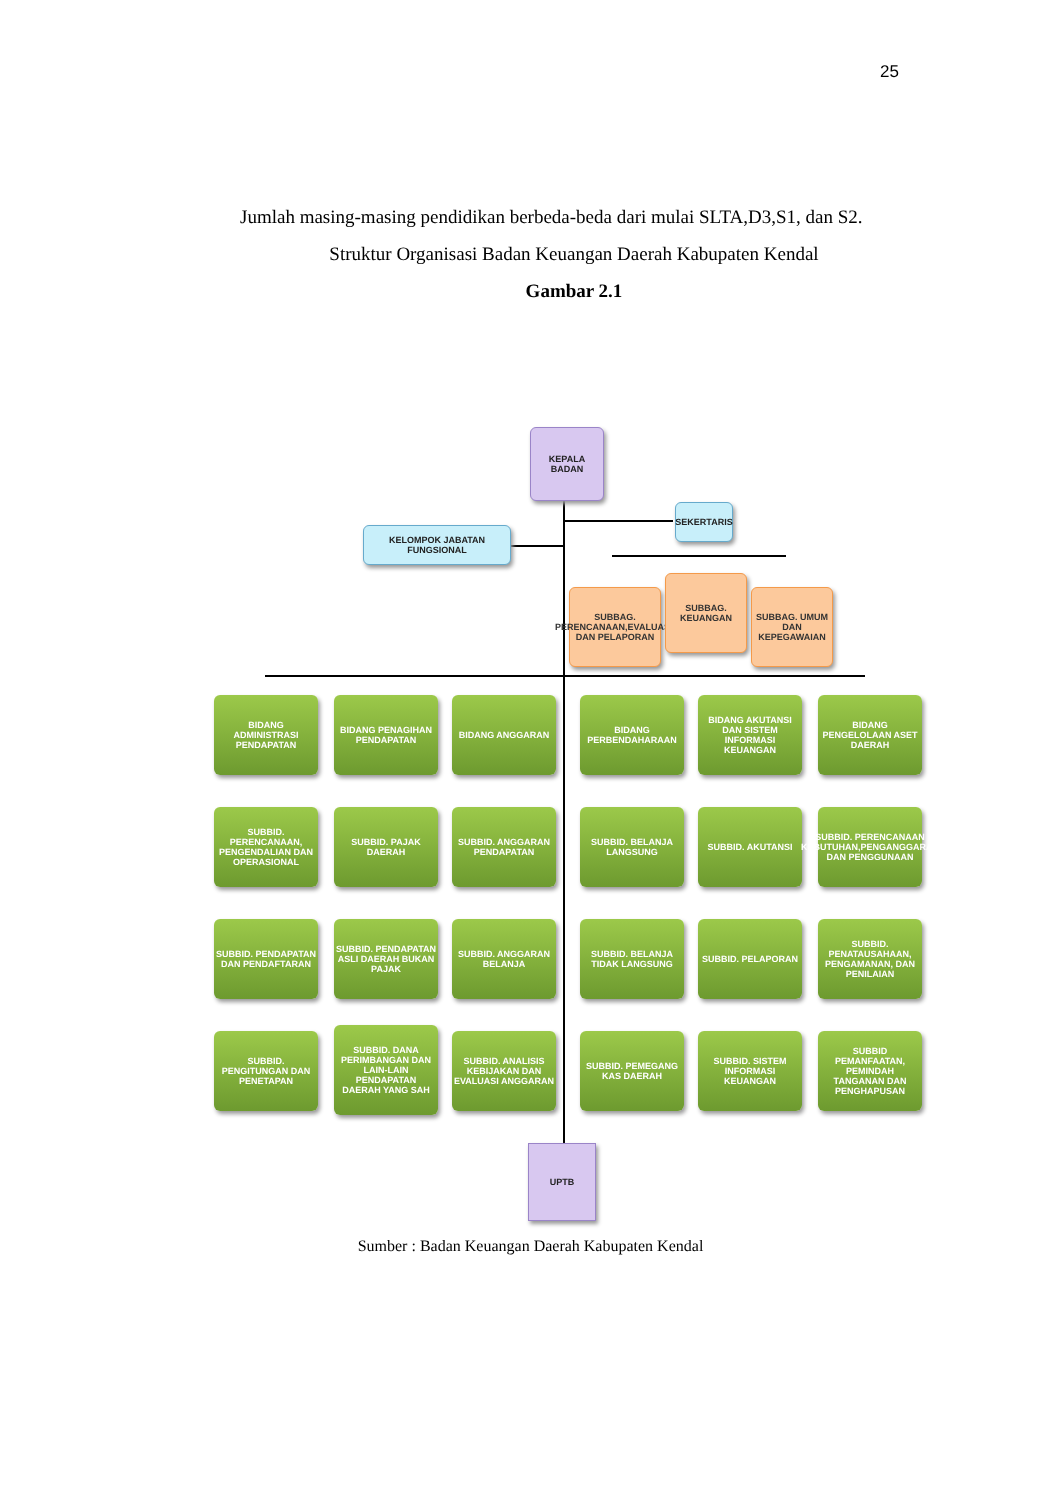25
Jumlah masing-masing pendidikan berbeda-beda dari mulai SLTA,D3,S1, dan S2.
Struktur Organisasi Badan Keuangan Daerah Kabupaten Kendal
Gambar 2.1
KEPALA
BADAN
SEKERTARIS
KELOMPOK JABATAN FUNGSIONAL
SUBBAG. PERENCANAAN,EVALUASI, DAN PELAPORAN
SUBBAG. KEUANGAN
SUBBAG. UMUM DAN KEPEGAWAIAN
BIDANG ADMINISTRASI PENDAPATAN
BIDANG PENAGIHAN PENDAPATAN
BIDANG ANGGARAN
BIDANG PERBENDAHARAAN
BIDANG AKUTANSI DAN SISTEM INFORMASI KEUANGAN
BIDANG PENGELOLAAN ASET DAERAH
SUBBID. PERENCANAAN, PENGENDALIAN DAN OPERASIONAL
SUBBID. PAJAK DAERAH
SUBBID. ANGGARAN PENDAPATAN
SUBBID. BELANJA LANGSUNG
SUBBID. AKUTANSI
SUBBID. PERENCANAAN KEBUTUHAN,PENGANGGARAN DAN PENGGUNAAN
SUBBID. PENDAPATAN DAN PENDAFTARAN
SUBBID. PENDAPATAN ASLI DAERAH BUKAN PAJAK
SUBBID. ANGGARAN BELANJA
SUBBID. BELANJA TIDAK LANGSUNG
SUBBID. PELAPORAN
SUBBID. PENATAUSAHAAN, PENGAMANAN, DAN PENILAIAN
SUBBID. PENGITUNGAN DAN PENETAPAN
SUBBID. DANA PERIMBANGAN DAN LAIN-LAIN PENDAPATAN DAERAH YANG SAH
SUBBID. ANALISIS KEBIJAKAN DAN EVALUASI ANGGARAN
SUBBID. PEMEGANG KAS DAERAH
SUBBID. SISTEM INFORMASI KEUANGAN
SUBBID PEMANFAATAN, PEMINDAH TANGANAN DAN PENGHAPUSAN
UPTB
Sumber : Badan Keuangan Daerah Kabupaten Kendal